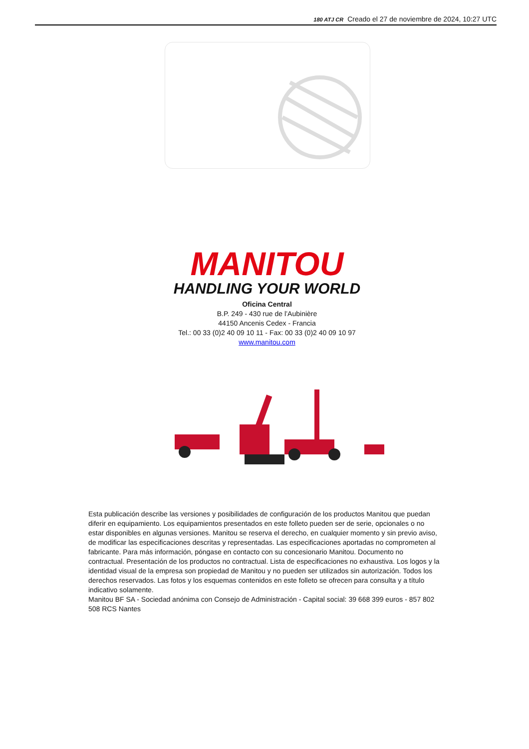180 ATJ CR Creado el 27 de noviembre de 2024, 10:27 UTC
MANITOU
HANDLING YOUR WORLD
Oficina Central
B.P. 249 - 430 rue de l’Aubinière
44150 Ancenis Cedex - Francia
Tel.: 00 33 (0)2 40 09 10 11 - Fax: 00 33 (0)2 40 09 10 97
www.manitou.com
Esta publicación describe las versiones y posibilidades de configuración de los productos Manitou que puedan diferir en equipamiento. Los equipamientos presentados en este folleto pueden ser de serie, opcionales o no estar disponibles en algunas versiones. Manitou se reserva el derecho, en cualquier momento y sin previo aviso, de modificar las especificaciones descritas y representadas. Las especificaciones aportadas no comprometen al fabricante. Para más información, póngase en contacto con su concesionario Manitou. Documento no contractual. Presentación de los productos no contractual. Lista de especificaciones no exhaustiva. Los logos y la identidad visual de la empresa son propiedad de Manitou y no pueden ser utilizados sin autorización. Todos los derechos reservados. Las fotos y los esquemas contenidos en este folleto se ofrecen para consulta y a título indicativo solamente.
Manitou BF SA - Sociedad anónima con Consejo de Administración - Capital social: 39 668 399 euros - 857 802 508 RCS Nantes